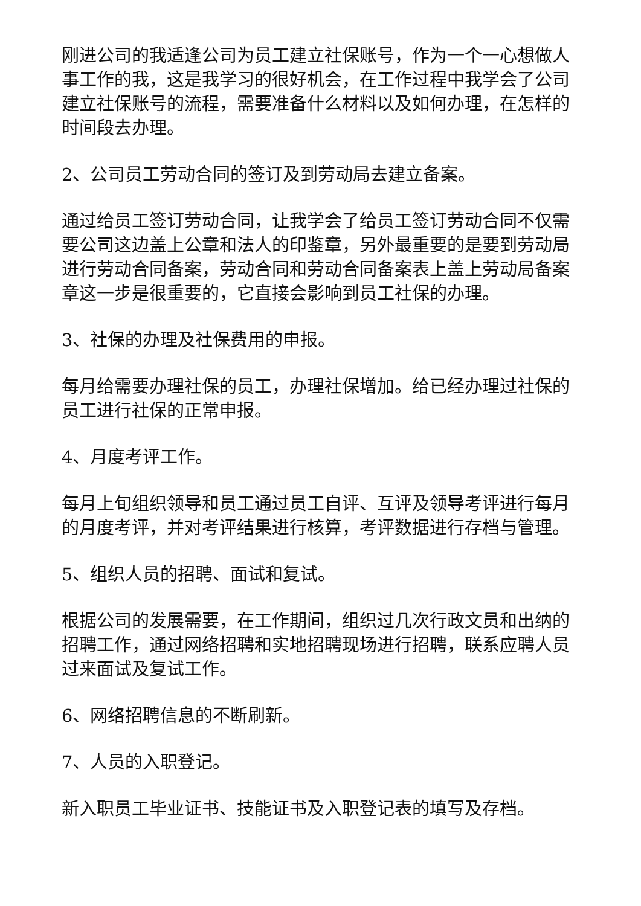刚进公司的我适逢公司为员工建立社保账号，作为一个一心想做人事工作的我，这是我学习的很好机会，在工作过程中我学会了公司建立社保账号的流程，需要准备什么材料以及如何办理，在怎样的时间段去办理。
2、公司员工劳动合同的签订及到劳动局去建立备案。
通过给员工签订劳动合同，让我学会了给员工签订劳动合同不仅需要公司这边盖上公章和法人的印鉴章，另外最重要的是要到劳动局进行劳动合同备案，劳动合同和劳动合同备案表上盖上劳动局备案章这一步是很重要的，它直接会影响到员工社保的办理。
3、社保的办理及社保费用的申报。
每月给需要办理社保的员工，办理社保增加。给已经办理过社保的员工进行社保的正常申报。
4、月度考评工作。
每月上旬组织领导和员工通过员工自评、互评及领导考评进行每月的月度考评，并对考评结果进行核算，考评数据进行存档与管理。
5、组织人员的招聘、面试和复试。
根据公司的发展需要，在工作期间，组织过几次行政文员和出纳的招聘工作，通过网络招聘和实地招聘现场进行招聘，联系应聘人员过来面试及复试工作。
6、网络招聘信息的不断刷新。
7、人员的入职登记。
新入职员工毕业证书、技能证书及入职登记表的填写及存档。